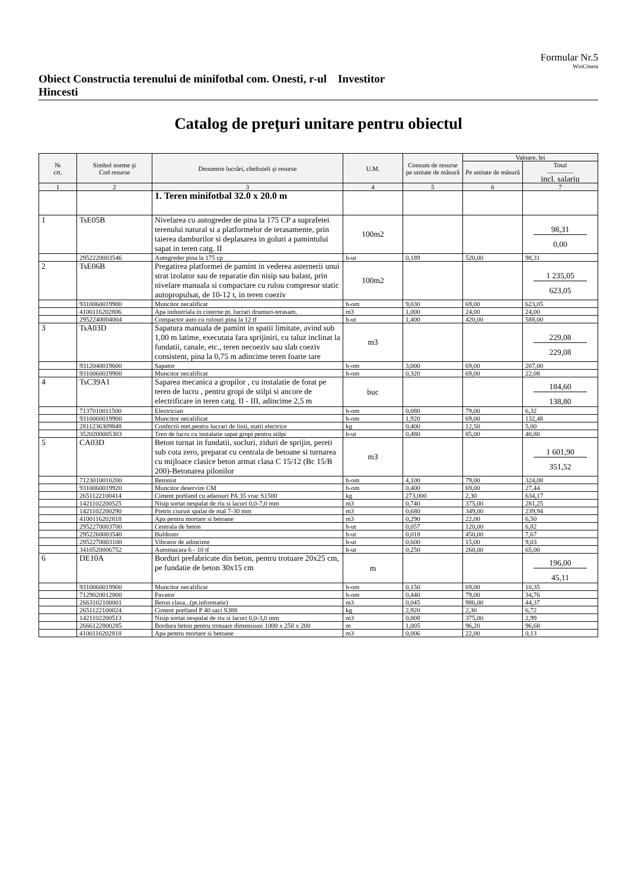Formular Nr.5
WinCmeta
Obiect Constructia terenului de minifotbal com. Onesti, r-ul Hincesti
Investitor
Catalog de preţuri unitare pentru obiectul
| № crt. | Simbol norme şi Cod resurse | Denumire lucrări, cheltuieli şi resurse | U.M. | Consum de resurse pe unitate de măsură | Valoare, lei | |
| --- | --- | --- | --- | --- | --- | --- |
| | | | | | Pe unitate de măsură | Total ———— incl. salariu |
| 1 | 2 | 3 | 4 | 5 | 6 | 7 |
| | | 1. Teren minifotbal 32.0 x 20.0 m | | | | |
| 1 | TsE05B | Nivelarea cu autogreder de pina la 175 CP a suprafetei terenului natural si a platformelor de terasamente, prin taierea damburilor si deplasarea in goluri a pamintului sapat in teren catg. II | 100m2 | | | 98,31 0,00 |
| | 2952220003546 | Autogreder pina la 175 cp | h-ut | 0,189 | 520,00 | 98,31 |
| 2 | TsE06B | Pregatirea platformei de pamint in vederea asternerii unui strat izolator sau de reparatie din nisip sau balast, prin nivelare manuala si compactare cu rulou compresor static autopropulsat, de 10-12 t, in teren coeziv | 100m2 | | | 1 235,05 623,05 |
| | 9310060019900 | Muncitor necalificat | h-om | 9,030 | 69,00 | 623,05 |
| | 4100116202806 | Apa industriala in cisterne pt. lucrari drumuri-terasam. | m3 | 1,000 | 24,00 | 24,00 |
| | 2952240004004 | Compactor auto cu rulouri pina la 12 tf | h-ut | 1,400 | 420,00 | 588,00 |
| 3 | TsA03D | Sapatura manuala de pamint in spatii limitate, avind sub 1,00 m latime, executata fara sprijiniri, cu taluz inclinat la fundatii, canale, etc., teren necoeziv sau slab coeziv consistent, pina la 0,75 m adincime teren foarte tare | m3 | | | 229,08 229,08 |
| | 9312040019600 | Sapator | h-om | 3,000 | 69,00 | 207,00 |
| | 9310060019900 | Muncitor necalificat | h-om | 0,320 | 69,00 | 22,08 |
| 4 | TsC39A1 | Saparea mecanica a gropilor , cu instalatie de forat pe teren de lucru , pentru gropi de stilpi si ancore de electrificare in teren catg. II - III, adincime 2,5 m | buc | | | 184,60 138,80 |
| | 7137010011500 | Electrician | h-om | 0,080 | 79,00 | 6,32 |
| | 9310060019900 | Muncitor necalificat | h-om | 1,920 | 69,00 | 132,48 |
| | 2811236309848 | Confectii met.pentru lucrari de linii, statii electrice | kg | 0,400 | 12,50 | 5,00 |
| | 3520200005303 | Tren de lucru cu instalatie sapat gropi pentru stilpi | h-ut | 0,480 | 85,00 | 40,80 |
| 5 | CA03D | Beton turnat in fundatii, socluri, ziduri de sprijin, pereti sub cota zero, preparat cu centrala de betoane si turnarea cu mijloace clasice beton armat clasa C 15/12 (Bc 15/B 200)-Betonarea pilonilor | m3 | | | 1 601,90 351,52 |
| | 7123010010200 | Betonist | h-om | 4,100 | 79,00 | 324,08 |
| | 9310060019920 | Muncitor deservire CM | h-om | 0,400 | 69,00 | 27,44 |
| | 2651122100414 | Ciment portland cu adaosuri PA 35 vrac S1500 | kg | 273,000 | 2,30 | 634,17 |
| | 1421102200525 | Nisip sortat nespalat de riu si lacuri 0,0-7,0 mm | m3 | 0,740 | 375,00 | 281,25 |
| | 1421102200290 | Pietris ciuruit spalat de mal 7-30 mm | m3 | 0,680 | 349,00 | 239,94 |
| | 4100116202818 | Apa pentru mortare si betoane | m3 | 0,290 | 22,00 | 6,50 |
| | 2952270003700 | Centrala de beton | h-ut | 0,057 | 120,00 | 6,82 |
| | 2952260003540 | Buldozer | h-ut | 0,018 | 450,00 | 7,67 |
| | 2952270003100 | Vibrator de adincime | h-ut | 0,600 | 15,00 | 9,03 |
| | 3410520006752 | Automacara 6 - 10 tf | h-ut | 0,250 | 260,00 | 65,00 |
| 6 | DE10A | Borduri prefabricate din beton, pentru trotuare 20x25 cm, pe fundatie de beton 30x15 cm | m | | | 196,00 45,11 |
| | 9310060019900 | Muncitor necalificat | h-om | 0,150 | 69,00 | 10,35 |
| | 7129020012800 | Pavator | h-om | 0,440 | 79,00 | 34,76 |
| | 2663102100001 | Beton clasa...(pt.informatie) | m3 | 0,045 | 986,00 | 44,37 |
| | 2651122100024 | Ciment portland P 40 saci S388 | kg | 2,920 | 2,30 | 6,72 |
| | 1421102200513 | Nisip sortat nespalat de riu si lacuri 0,0-3,0 mm | m3 | 0,008 | 375,00 | 2,99 |
| | 2666122800285 | Bordura beton pentru trotuare dimensiuni 1000 x 250 x 200 | m | 1,005 | 96,20 | 96,68 |
| | 4100116202818 | Apa pentru mortare si betoane | m3 | 0,006 | 22,00 | 0,13 |